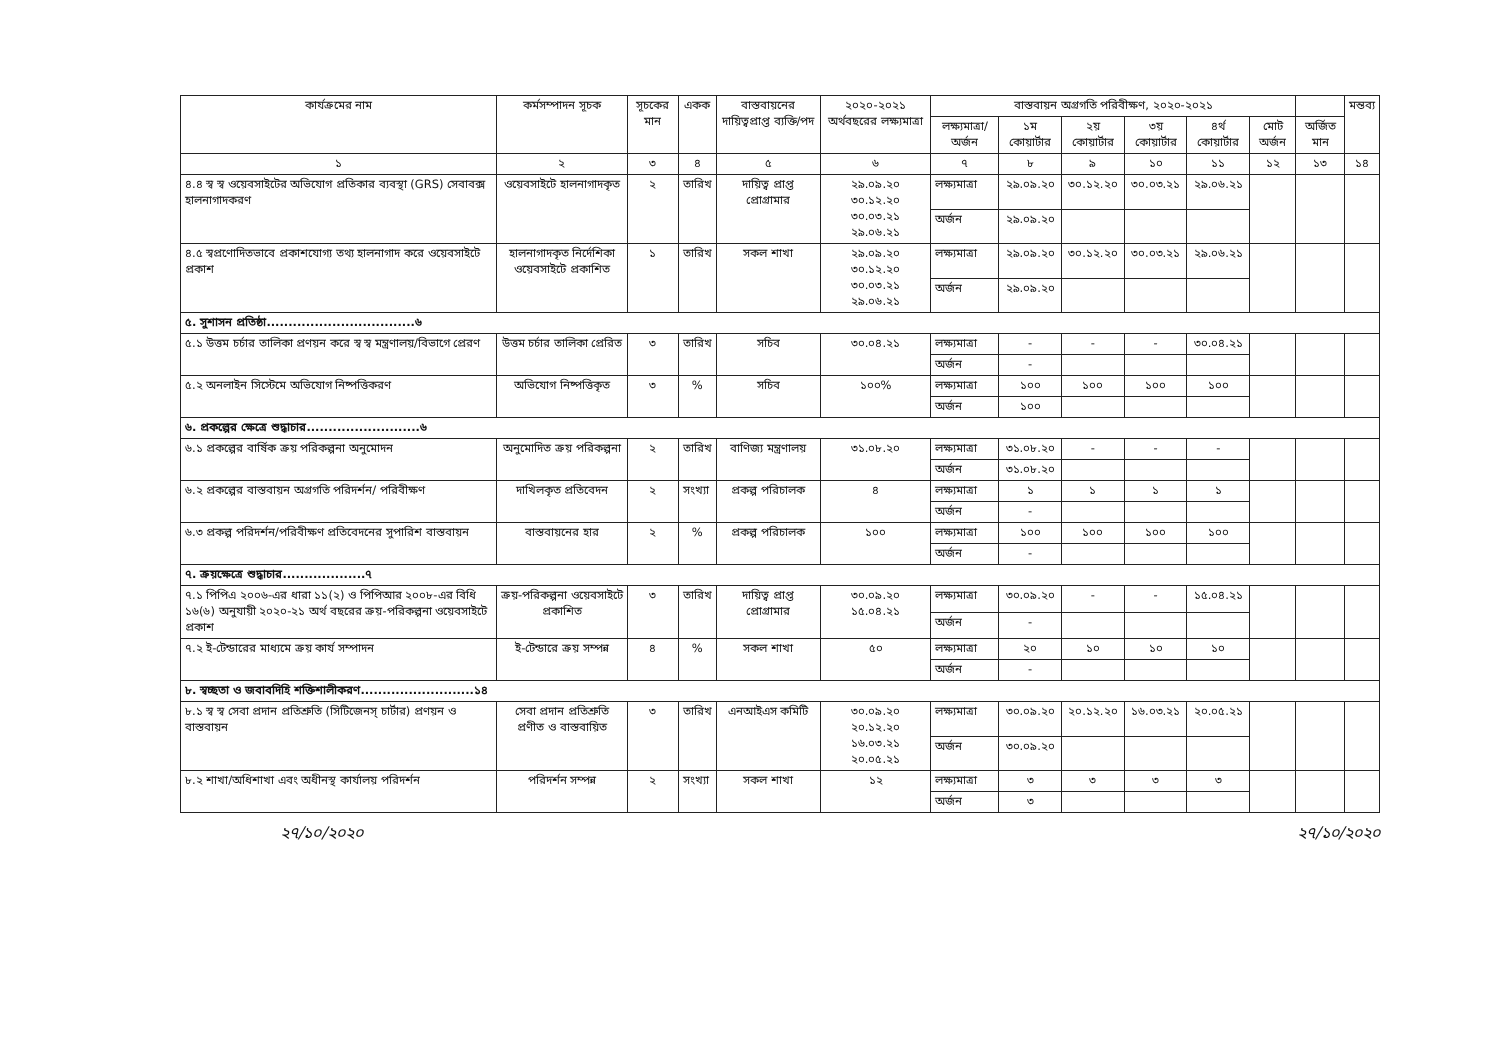| কার্যক্রমের নাম | কর্মসম্পাদন সূচক | সূচকের মান | একক | বাস্তবায়নের দায়িত্বপ্রাপ্ত ব্যক্তি/পদ | ২০২০-২০২১ অর্থবছরের লক্ষ্যমাত্রা | বাস্তবায়ন অগ্রগতি পরিবীক্ষণ, ২০২০-২০২১ | | | | | | | মন্তব্য |
| --- | --- | --- | --- | --- | --- | --- | --- | --- | --- | --- | --- | --- | --- |
| | | | | | | লক্ষ্যমাত্রা/ অর্জন | ১ম কোয়ার্টার | ২য় কোয়ার্টার | ৩য় কোয়ার্টার | ৪র্থ কোয়ার্টার | মোট অর্জন | অর্জিত মান | |
| ১ | ২ | ৩ | ৪ | ৫ | ৬ | ৭ | ৮ | ৯ | ১০ | ১১ | ১২ | ১৩ | ১৪ |
| ৪.৪ স্ব স্ব ওয়েবসাইটের অভিযোগ প্রতিকার ব্যবস্থা (GRS) সেবাবক্স হালনাগাদকরণ | ওয়েবসাইটে হালনাগাদকৃত | ২ | তারিখ | দায়িত্ব প্রাপ্ত প্রোগ্রামার | ২৯.০৯.২০ ৩০.১২.২০ ৩০.০৩.২১ ২৯.০৬.২১ | লক্ষ্যমাত্রা | ২৯.০৯.২০ | ৩০.১২.২০ | ৩০.০৩.২১ | ২৯.০৬.২১ | | | |
| | | | | | | অর্জন | ২৯.০৯.২০ | | | | | | |
| ৪.৫ স্বপ্রণোদিতভাবে প্রকাশযোগ্য তথ্য হালনাগাদ করে ওয়েবসাইটে প্রকাশ | হালনাগাদকৃত নির্দেশিকা ওয়েবসাইটে প্রকাশিত | ১ | তারিখ | সকল শাখা | ২৯.০৯.২০ ৩০.১২.২০ ৩০.০৩.২১ ২৯.০৬.২১ | লক্ষ্যমাত্রা | ২৯.০৯.২০ | ৩০.১২.২০ | ৩০.০৩.২১ | ২৯.০৬.২১ | | | |
| | | | | | | অর্জন | ২৯.০৯.২০ | | | | | | |
| ৫. সুশাসন প্রতিষ্ঠা..................................৬ | | | | | | | | | | | | | |
| ৫.১ উত্তম চর্চার তালিকা প্রণয়ন করে স্ব স্ব মন্ত্রণালয়/বিভাগে প্রেরণ | উত্তম চর্চার তালিকা প্রেরিত | ৩ | তারিখ | সচিব | ৩০.০৪.২১ | লক্ষ্যমাত্রা | - | - | - | ৩০.০৪.২১ | | | |
| | | | | | | অর্জন | - | | | | | | |
| ৫.২ অনলাইন সিস্টেমে অভিযোগ নিষ্পত্তিকরণ | অভিযোগ নিষ্পত্তিকৃত | ৩ | % | সচিব | ১০০% | লক্ষ্যমাত্রা | ১০০ | ১০০ | ১০০ | ১০০ | | | |
| | | | | | | অর্জন | ১০০ | | | | | | |
| ৬. প্রকল্পের ক্ষেত্রে শুদ্ধাচার..........................৬ | | | | | | | | | | | | | |
| ৬.১ প্রকল্পের বার্ষিক ক্রয় পরিকল্পনা অনুমোদন | অনুমোদিত ক্রয় পরিকল্পনা | ২ | তারিখ | বাণিজ্য মন্ত্রণালয় | ৩১.০৮.২০ | লক্ষ্যমাত্রা | ৩১.০৮.২০ | - | - | - | | | |
| | | | | | | অর্জন | ৩১.০৮.২০ | | | | | | |
| ৬.২ প্রকল্পের বাস্তবায়ন অগ্রগতি পরিদর্শন/ পরিবীক্ষণ | দাখিলকৃত প্রতিবেদন | ২ | সংখ্যা | প্রকল্প পরিচালক | ৪ | লক্ষ্যমাত্রা | ১ | ১ | ১ | ১ | | | |
| | | | | | | অর্জন | - | | | | | | |
| ৬.৩ প্রকল্প পরিদর্শন/পরিবীক্ষণ প্রতিবেদনের সুপারিশ বাস্তবায়ন | বাস্তবায়নের হার | ২ | % | প্রকল্প পরিচালক | ১০০ | লক্ষ্যমাত্রা | ১০০ | ১০০ | ১০০ | ১০০ | | | |
| | | | | | | অর্জন | - | | | | | | |
| ৭. ক্রয়ক্ষেত্রে শুদ্ধাচার...................৭ | | | | | | | | | | | | | |
| ৭.১ পিপিএ ২০০৬-এর ধারা ১১(২) ও পিপিআর ২০০৮-এর বিধি ১৬(৬) অনুযায়ী ২০২০-২১ অর্থ বছরের ক্রয়-পরিকল্পনা ওয়েবসাইটে প্রকাশ | ক্রয়-পরিকল্পনা ওয়েবসাইটে প্রকাশিত | ৩ | তারিখ | দায়িত্ব প্রাপ্ত প্রোগ্রামার | ৩০.০৯.২০ ১৫.০৪.২১ | লক্ষ্যমাত্রা | ৩০.০৯.২০ | - | - | ১৫.০৪.২১ | | | |
| | | | | | | অর্জন | - | | | | | | |
| ৭.২ ই-টেন্ডারের মাধ্যমে ক্রয় কার্য সম্পাদন | ই-টেন্ডারে ক্রয় সম্পন্ন | ৪ | % | সকল শাখা | ৫০ | লক্ষ্যমাত্রা | ২০ | ১০ | ১০ | ১০ | | | |
| | | | | | | অর্জন | - | | | | | | |
| ৮. স্বচ্ছতা ও জবাবদিহি শক্তিশালীকরণ..........................১৪ | | | | | | | | | | | | | |
| ৮.১ স্ব স্ব সেবা প্রদান প্রতিশ্রুতি (সিটিজেনস্ চার্টার) প্রণয়ন ও বাস্তবায়ন | সেবা প্রদান প্রতিশ্রুতি প্রণীত ও বাস্তবায়িত | ৩ | তারিখ | এনআইএস কমিটি | ৩০.০৯.২০ ২০.১২.২০ ১৬.০৩.২১ ২০.০৫.২১ | লক্ষ্যমাত্রা | ৩০.০৯.২০ | ২০.১২.২০ | ১৬.০৩.২১ | ২০.০৫.২১ | | | |
| | | | | | | অর্জন | ৩০.০৯.২০ | | | | | | |
| ৮.২ শাখা/অধিশাখা এবং অধীনস্থ কার্যালয় পরিদর্শন | পরিদর্শন সম্পন্ন | ২ | সংখ্যা | সকল শাখা | ১২ | লক্ষ্যমাত্রা | ৩ | ৩ | ৩ | ৩ | | | |
| | | | | | | অর্জন | ৩ | | | | | | |
২৭/১০/২০২০ ২৭/১০/২০২০